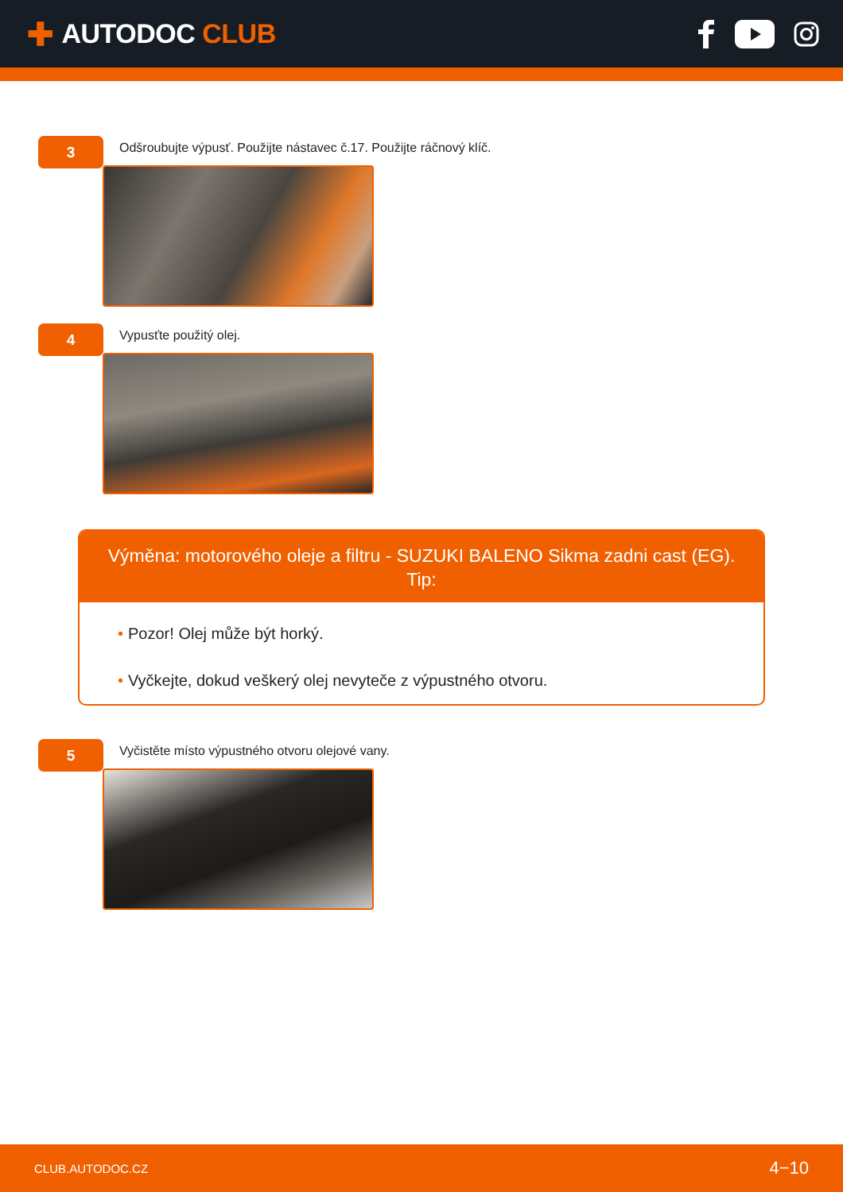✚ AUTODOC CLUB
3
Odšroubujte výpusť. Použijte nástavec č.17. Použijte ráčnový klíč.
4
Vypusťte použitý olej.
Výměna: motorového oleje a filtru - SUZUKI BALENO Sikma zadni cast (EG).
Tip:
• Pozor! Olej může být horký.
• Vyčkejte, dokud veškerý olej nevyteče z výpustného otvoru.
5
Vyčistěte místo výpustného otvoru olejové vany.
CLUB.AUTODOC.CZ 4−10